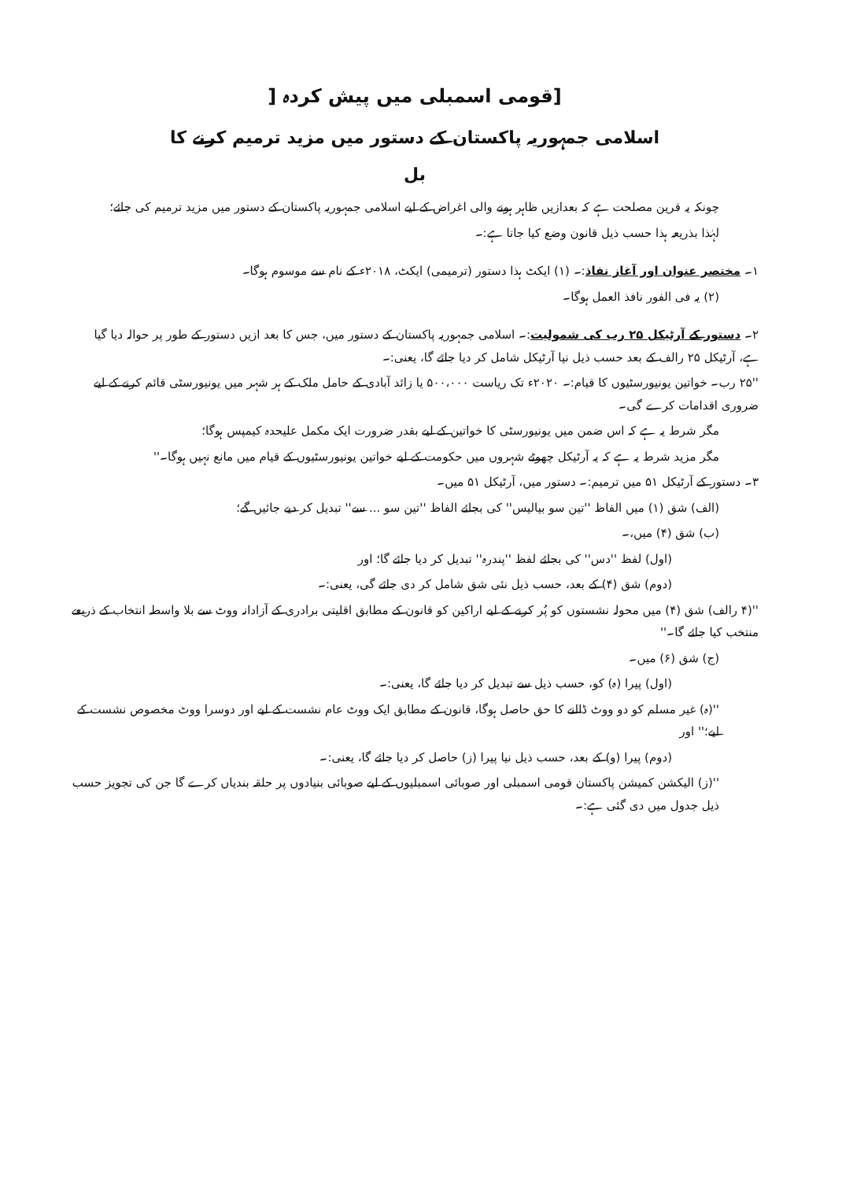[قومی اسمبلی میں پیش کردہ [
اسلامی جمہوریہ پاکستان کے دستور میں مزید ترمیم کرنے کا
بل
چونکہ یہ قرین مصلحت ہے کہ بعدازیں ظاہر ہونے والی اغراض کے لیے اسلامی جمہوریہ پاکستان کے دستور میں مزید ترمیم کی جائے؛
لہٰذا بذریعہ ہذا حسب ذیل قانون وضع کیا جاتا ہے:۔
۱۔ مختصر عنوان اور آغاز نفاذ:۔ (۱) ایکٹ ہذا دستور (ترمیمی) ایکٹ، ۲۰۱۸ء کے نام سے موسوم ہوگا۔
(۲) یہ فی الفور نافذ العمل ہوگا۔
۲۔ دستور کے آرٹیکل ۲۵ رب کی شمولیت:۔ اسلامی جمہوریہ پاکستان کے دستور میں، جس کا بعد ازیں دستور کے طور پر حوالہ دیا گیا ہے، آرٹیکل ۲۵ رالف کے بعد حسب ذیل نیا آرٹیکل شامل کر دیا جائے گا، یعنی:۔
''۲۵ رب۔ خواتین یونیورسٹیوں کا قیام:۔ ۲۰۲۰ء تک ریاست ۵۰۰،۰۰۰ یا زائد آبادی کے حامل ملک کے ہر شہر میں یونیورسٹی قائم کرنے کے لیے ضروری اقدامات کرے گی۔
مگر شرط یہ ہے کہ اس ضمن میں یونیورسٹی کا خواتین کے لیے بقدر ضرورت ایک مکمل علیحدہ کیمپس ہوگا؛
مگر مزید شرط یہ ہے کہ یہ آرٹیکل چھوٹے شہروں میں حکومت کے لیے خواتین یونیورسٹیوں کے قیام میں مانع نہیں ہوگا۔''
۳۔ دستور کے آرٹیکل ۵۱ میں ترمیم:۔ دستور میں، آرٹیکل ۵۱ میں۔
(الف) شق (۱) میں الفاظ ''تین سو بیالیس'' کی بجائے الفاظ ''تین سو ... سے'' تبدیل کر دیے جائیں گے؛
(ب) شق (۴) میں،۔
(اول) لفظ ''دس'' کی بجائے لفظ ''پندرہ'' تبدیل کر دیا جائے گا؛ اور
(دوم) شق (۴) کے بعد، حسب ذیل نئی شق شامل کر دی جائے گی، یعنی:۔
''(۴ رالف) شق (۴) میں محولہ نشستوں کو پُر کرنے کے لیے اراکین کو قانون کے مطابق اقلیتی برادری کے آزادانہ ووٹ سے بلا واسطہ انتخاب کے ذریعے منتخب کیا جائے گا۔''
(ج) شق (۶) میں۔
(اول) پیرا (ہ) کو، حسب ذیل سے تبدیل کر دیا جائے گا، یعنی:۔
''(ہ) غیر مسلم کو دو ووٹ ڈالنے کا حق حاصل ہوگا، قانون کے مطابق ایک ووٹ عام نشست کے لیے اور دوسرا ووٹ مخصوص نشست کے لیے؛'' اور
(دوم) پیرا (و) کے بعد، حسب ذیل نیا پیرا (ز) حاصل کر دیا جائے گا، یعنی:۔
''(ز) الیکشن کمیشن پاکستان قومی اسمبلی اور صوبائی اسمبلیوں کے لیے صوبائی بنیادوں پر حلقہ بندیاں کرے گا جن کی تجویز حسب ذیل جدول میں دی گئی ہے:۔